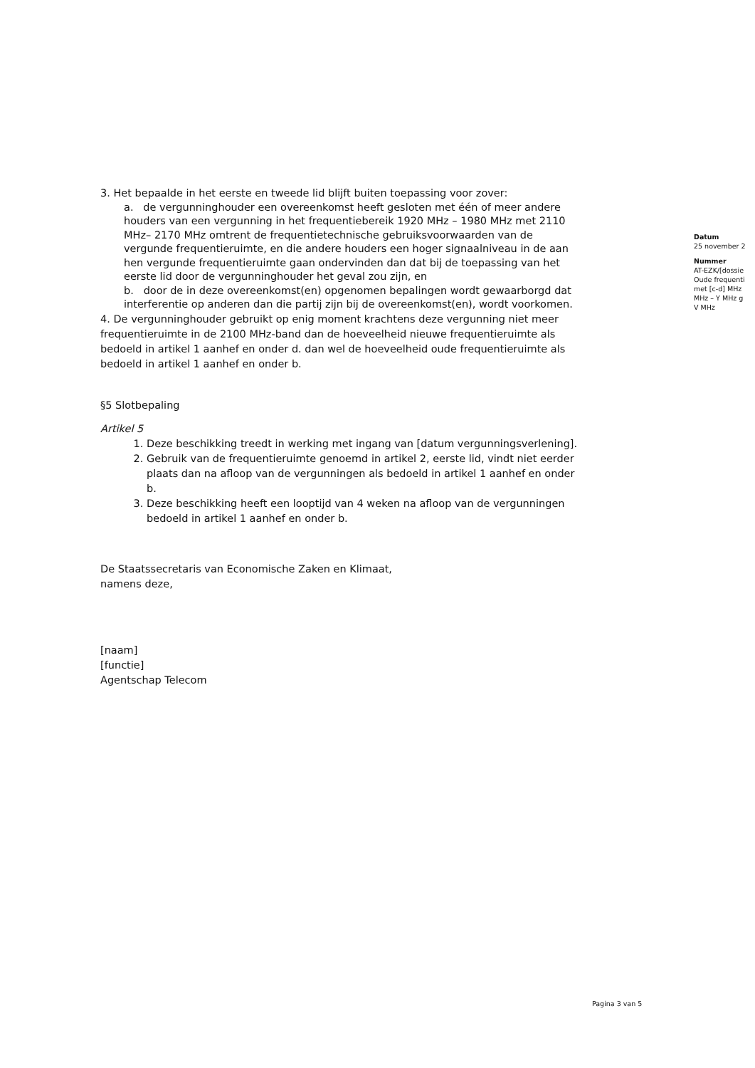3. Het bepaalde in het eerste en tweede lid blijft buiten toepassing voor zover:
a. de vergunninghouder een overeenkomst heeft gesloten met één of meer andere houders van een vergunning in het frequentiebereik 1920 MHz – 1980 MHz met 2110 MHz– 2170 MHz omtrent de frequentietechnische gebruiksvoorwaarden van de vergunde frequentieruimte, en die andere houders een hoger signaalniveau in de aan hen vergunde frequentieruimte gaan ondervinden dan dat bij de toepassing van het eerste lid door de vergunninghouder het geval zou zijn, en
b. door de in deze overeenkomst(en) opgenomen bepalingen wordt gewaarborgd dat interferentie op anderen dan die partij zijn bij de overeenkomst(en), wordt voorkomen.
4. De vergunninghouder gebruikt op enig moment krachtens deze vergunning niet meer frequentieruimte in de 2100 MHz-band dan de hoeveelheid nieuwe frequentieruimte als bedoeld in artikel 1 aanhef en onder d. dan wel de hoeveelheid oude frequentieruimte als bedoeld in artikel 1 aanhef en onder b.
§5 Slotbepaling
Artikel 5
1. Deze beschikking treedt in werking met ingang van [datum vergunningsverlening].
2. Gebruik van de frequentieruimte genoemd in artikel 2, eerste lid, vindt niet eerder plaats dan na afloop van de vergunningen als bedoeld in artikel 1 aanhef en onder b.
3. Deze beschikking heeft een looptijd van 4 weken na afloop van de vergunningen bedoeld in artikel 1 aanhef en onder b.
De Staatssecretaris van Economische Zaken en Klimaat,
namens deze,
[naam]
[functie]
Agentschap Telecom
Datum
25 november 2
Nummer
AT-EZK/[dossie
Oude frequenti
met [c-d] MHz
MHz – Y MHz g
V MHz
Pagina 3 van 5